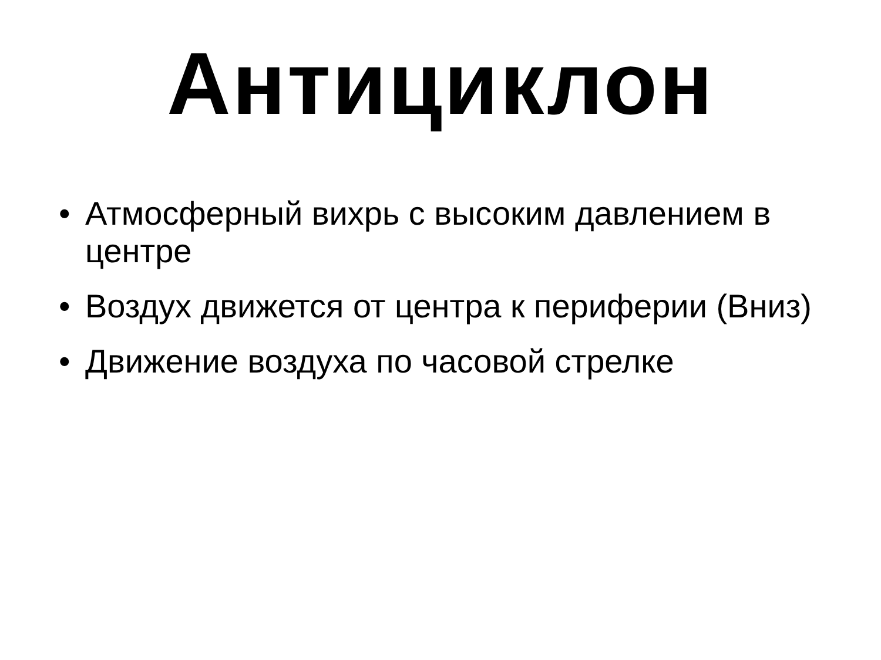Антициклон
• Атмосферный вихрь с высоким давлением в центре
• Воздух движется от центра к периферии (Вниз)
• Движение воздуха по часовой стрелке